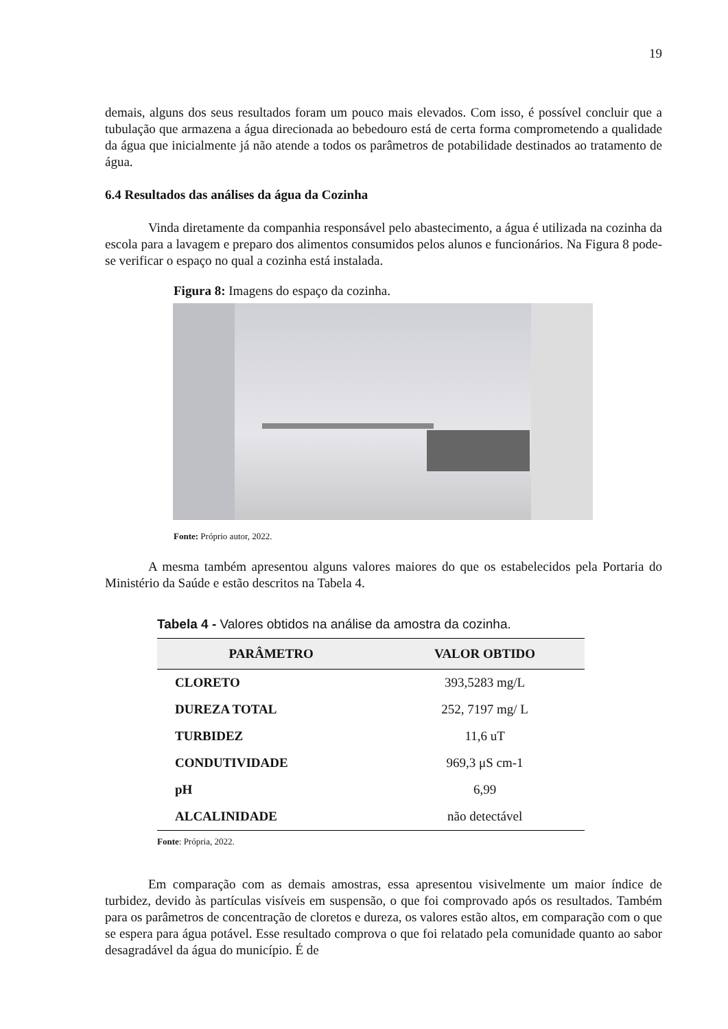19
demais, alguns dos seus resultados foram um pouco mais elevados. Com isso, é possível concluir que a tubulação que armazena a água direcionada ao bebedouro está de certa forma comprometendo a qualidade da água que inicialmente já não atende a todos os parâmetros de potabilidade destinados ao tratamento de água.
6.4 Resultados das análises da água da Cozinha
Vinda diretamente da companhia responsável pelo abastecimento, a água é utilizada na cozinha da escola para a lavagem e preparo dos alimentos consumidos pelos alunos e funcionários. Na Figura 8 pode-se verificar o espaço no qual a cozinha está instalada.
Figura 8: Imagens do espaço da cozinha.
Fonte: Próprio autor, 2022.
A mesma também apresentou alguns valores maiores do que os estabelecidos pela Portaria do Ministério da Saúde e estão descritos na Tabela 4.
Tabela 4 - Valores obtidos na análise da amostra da cozinha.
| PARÂMETRO | VALOR OBTIDO |
| --- | --- |
| CLORETO | 393,5283 mg/L |
| DUREZA TOTAL | 252, 7197 mg/ L |
| TURBIDEZ | 11,6 uT |
| CONDUTIVIDADE | 969,3 μS cm-1 |
| pH | 6,99 |
| ALCALINIDADE | não detectável |
Fonte: Própria, 2022.
Em comparação com as demais amostras, essa apresentou visivelmente um maior índice de turbidez, devido às partículas visíveis em suspensão, o que foi comprovado após os resultados. Também para os parâmetros de concentração de cloretos e dureza, os valores estão altos, em comparação com o que se espera para água potável. Esse resultado comprova o que foi relatado pela comunidade quanto ao sabor desagradável da água do município. É de